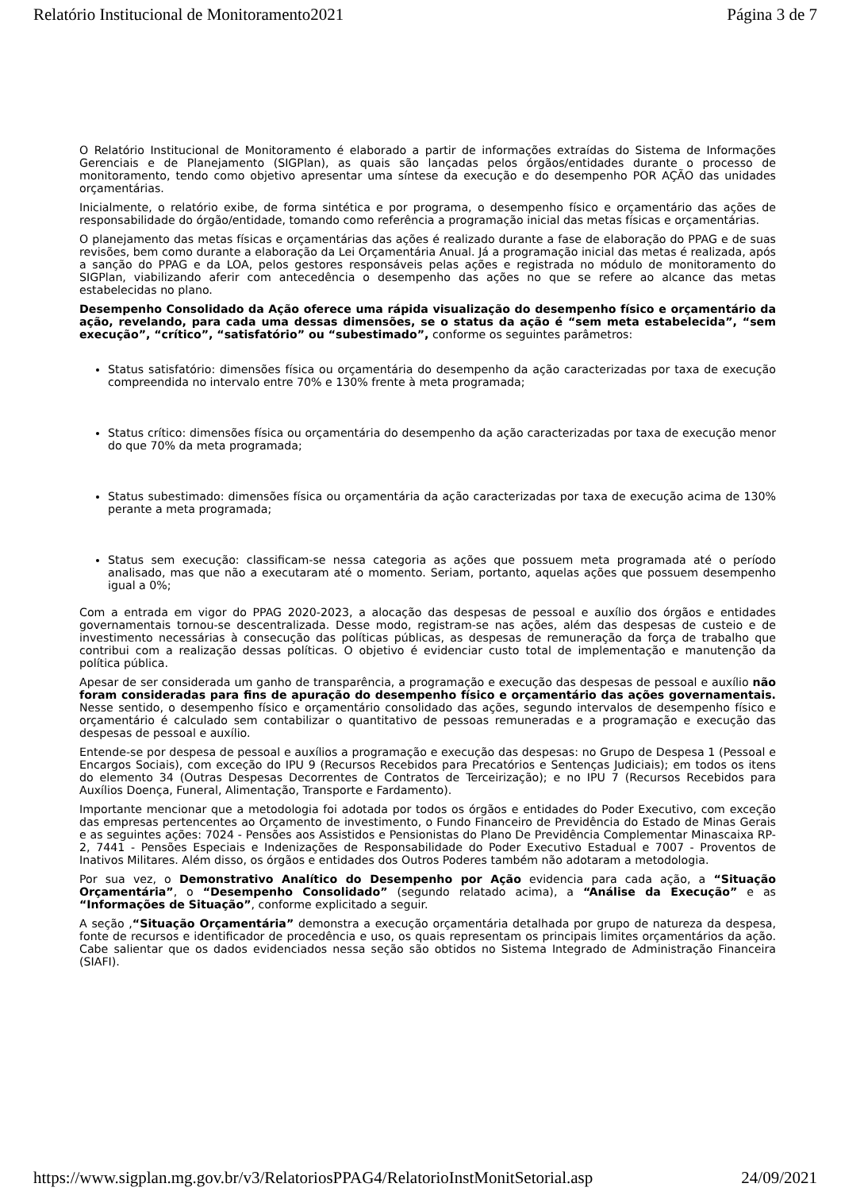Relatório Institucional de Monitoramento2021 Página 3 de 7
O Relatório Institucional de Monitoramento é elaborado a partir de informações extraídas do Sistema de Informações Gerenciais e de Planejamento (SIGPlan), as quais são lançadas pelos órgãos/entidades durante o processo de monitoramento, tendo como objetivo apresentar uma síntese da execução e do desempenho POR AÇÃO das unidades orçamentárias.
Inicialmente, o relatório exibe, de forma sintética e por programa, o desempenho físico e orçamentário das ações de responsabilidade do órgão/entidade, tomando como referência a programação inicial das metas físicas e orçamentárias.
O planejamento das metas físicas e orçamentárias das ações é realizado durante a fase de elaboração do PPAG e de suas revisões, bem como durante a elaboração da Lei Orçamentária Anual. Já a programação inicial das metas é realizada, após a sanção do PPAG e da LOA, pelos gestores responsáveis pelas ações e registrada no módulo de monitoramento do SIGPlan, viabilizando aferir com antecedência o desempenho das ações no que se refere ao alcance das metas estabelecidas no plano.
Desempenho Consolidado da Ação oferece uma rápida visualização do desempenho físico e orçamentário da ação, revelando, para cada uma dessas dimensões, se o status da ação é “sem meta estabelecida”, “sem execução”, “crítico”, “satisfatório” ou “subestimado”, conforme os seguintes parâmetros:
Status satisfatório: dimensões física ou orçamentária do desempenho da ação caracterizadas por taxa de execução compreendida no intervalo entre 70% e 130% frente à meta programada;
Status crítico: dimensões física ou orçamentária do desempenho da ação caracterizadas por taxa de execução menor do que 70% da meta programada;
Status subestimado: dimensões física ou orçamentária da ação caracterizadas por taxa de execução acima de 130% perante a meta programada;
Status sem execução: classificam-se nessa categoria as ações que possuem meta programada até o período analisado, mas que não a executaram até o momento. Seriam, portanto, aquelas ações que possuem desempenho igual a 0%;
Com a entrada em vigor do PPAG 2020-2023, a alocação das despesas de pessoal e auxílio dos órgãos e entidades governamentais tornou-se descentralizada. Desse modo, registram-se nas ações, além das despesas de custeio e de investimento necessárias à consecução das políticas públicas, as despesas de remuneração da força de trabalho que contribui com a realização dessas políticas. O objetivo é evidenciar custo total de implementação e manutenção da política pública.
Apesar de ser considerada um ganho de transparência, a programação e execução das despesas de pessoal e auxílio não foram consideradas para fins de apuração do desempenho físico e orçamentário das ações governamentais. Nesse sentido, o desempenho físico e orçamentário consolidado das ações, segundo intervalos de desempenho físico e orçamentário é calculado sem contabilizar o quantitativo de pessoas remuneradas e a programação e execução das despesas de pessoal e auxílio.
Entende-se por despesa de pessoal e auxílios a programação e execução das despesas: no Grupo de Despesa 1 (Pessoal e Encargos Sociais), com exceção do IPU 9 (Recursos Recebidos para Precatórios e Sentenças Judiciais); em todos os itens do elemento 34 (Outras Despesas Decorrentes de Contratos de Terceirização); e no IPU 7 (Recursos Recebidos para Auxílios Doença, Funeral, Alimentação, Transporte e Fardamento).
Importante mencionar que a metodologia foi adotada por todos os órgãos e entidades do Poder Executivo, com exceção das empresas pertencentes ao Orçamento de investimento, o Fundo Financeiro de Previdência do Estado de Minas Gerais e as seguintes ações: 7024 - Pensões aos Assistidos e Pensionistas do Plano De Previdência Complementar Minascaixa RP-2, 7441 - Pensões Especiais e Indenizações de Responsabilidade do Poder Executivo Estadual e 7007 - Proventos de Inativos Militares. Além disso, os órgãos e entidades dos Outros Poderes também não adotaram a metodologia.
Por sua vez, o Demonstrativo Analítico do Desempenho por Ação evidencia para cada ação, a “Situação Orçamentária”, o “Desempenho Consolidado” (segundo relatado acima), a “Análise da Execução” e as “Informações de Situação”, conforme explicitado a seguir.
A seção ,“Situação Orçamentária” demonstra a execução orçamentária detalhada por grupo de natureza da despesa, fonte de recursos e identificador de procedência e uso, os quais representam os principais limites orçamentários da ação. Cabe salientar que os dados evidenciados nessa seção são obtidos no Sistema Integrado de Administração Financeira (SIAFI).
https://www.sigplan.mg.gov.br/v3/RelatoriosPPAG4/RelatorioInstMonitSetorial.asp 24/09/2021